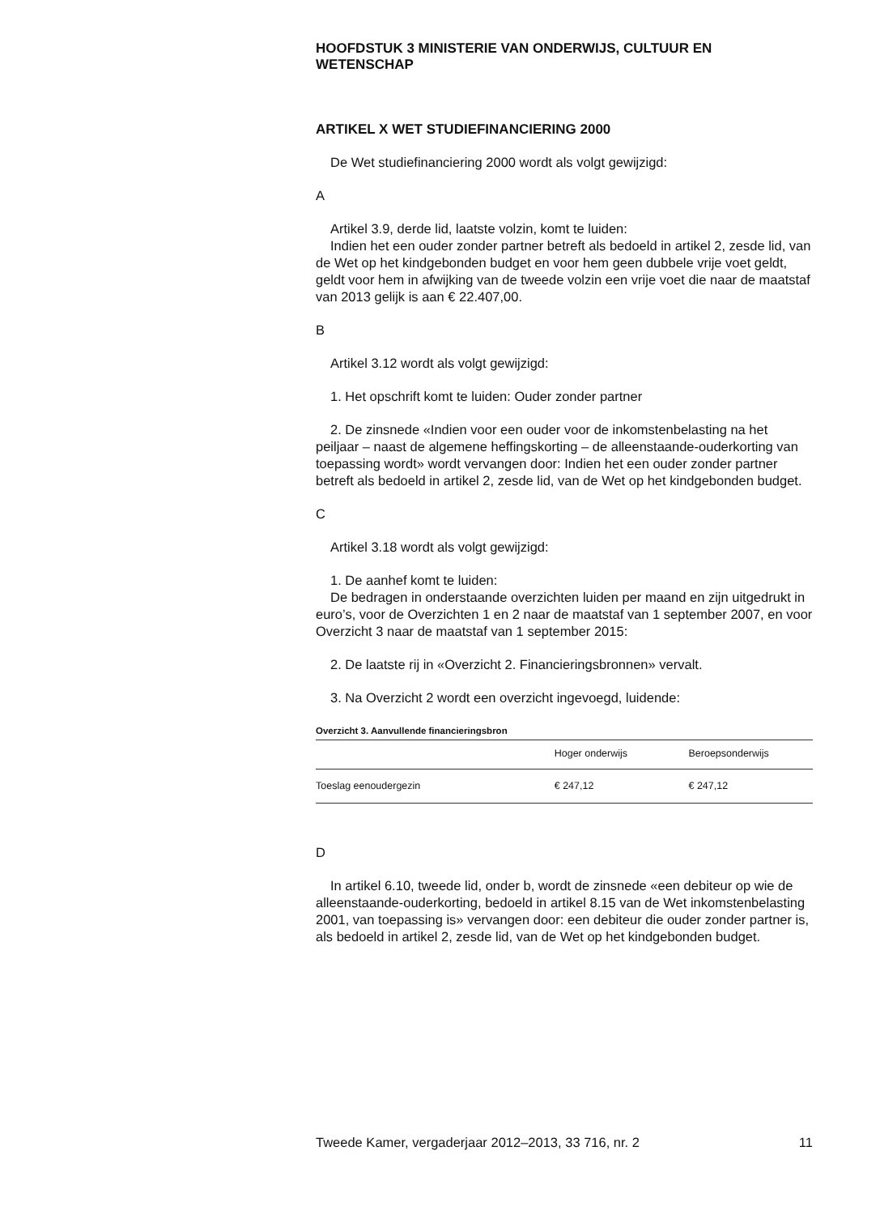HOOFDSTUK 3 MINISTERIE VAN ONDERWIJS, CULTUUR EN WETENSCHAP
ARTIKEL X WET STUDIEFINANCIERING 2000
De Wet studiefinanciering 2000 wordt als volgt gewijzigd:
A
Artikel 3.9, derde lid, laatste volzin, komt te luiden:
Indien het een ouder zonder partner betreft als bedoeld in artikel 2, zesde lid, van de Wet op het kindgebonden budget en voor hem geen dubbele vrije voet geldt, geldt voor hem in afwijking van de tweede volzin een vrije voet die naar de maatstaf van 2013 gelijk is aan € 22.407,00.
B
Artikel 3.12 wordt als volgt gewijzigd:
1. Het opschrift komt te luiden: Ouder zonder partner
2. De zinsnede «Indien voor een ouder voor de inkomstenbelasting na het peiljaar – naast de algemene heffingskorting – de alleenstaande-ouderkorting van toepassing wordt» wordt vervangen door: Indien het een ouder zonder partner betreft als bedoeld in artikel 2, zesde lid, van de Wet op het kindgebonden budget.
C
Artikel 3.18 wordt als volgt gewijzigd:
1. De aanhef komt te luiden:
De bedragen in onderstaande overzichten luiden per maand en zijn uitgedrukt in euro’s, voor de Overzichten 1 en 2 naar de maatstaf van 1 september 2007, en voor Overzicht 3 naar de maatstaf van 1 september 2015:
2. De laatste rij in «Overzicht 2. Financieringsbronnen» vervalt.
3. Na Overzicht 2 wordt een overzicht ingevoegd, luidende:
Overzicht 3. Aanvullende financieringsbron
| | Hoger onderwijs | Beroepsonderwijs |
| --- | --- | --- |
| Toeslag eenoudergezin | € 247,12 | € 247,12 |
D
In artikel 6.10, tweede lid, onder b, wordt de zinsnede «een debiteur op wie de alleenstaande-ouderkorting, bedoeld in artikel 8.15 van de Wet inkomstenbelasting 2001, van toepassing is» vervangen door: een debiteur die ouder zonder partner is, als bedoeld in artikel 2, zesde lid, van de Wet op het kindgebonden budget.
Tweede Kamer, vergaderjaar 2012–2013, 33 716, nr. 2 11